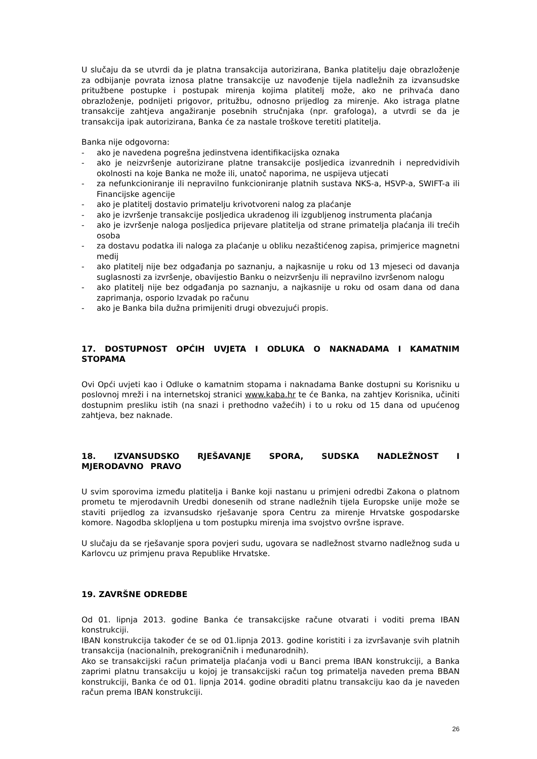U slučaju da se utvrdi da je platna transakcija autorizirana, Banka platitelju daje obrazloženje za odbijanje povrata iznosa platne transakcije uz navođenje tijela nadležnih za izvansudske pritužbene postupke i postupak mirenja kojima platitelj može, ako ne prihvaća dano obrazloženje, podnijeti prigovor, pritužbu, odnosno prijedlog za mirenje. Ako istraga platne transakcije zahtjeva angažiranje posebnih stručnjaka (npr. grafologa), a utvrdi se da je transakcija ipak autorizirana, Banka će za nastale troškove teretiti platitelja.
Banka nije odgovorna:
- ako je navedena pogrešna jedinstvena identifikacijska oznaka
- ako je neizvršenje autorizirane platne transakcije posljedica izvanrednih i nepredvidivih okolnosti na koje Banka ne može ili, unatoč naporima, ne uspijeva utjecati
- za nefunkcioniranje ili nepravilno funkcioniranje platnih sustava NKS-a, HSVP-a, SWIFT-a ili Financijske agencije
- ako je platitelj dostavio primatelju krivotvoreni nalog za plaćanje
- ako je izvršenje transakcije posljedica ukradenog ili izgubljenog instrumenta plaćanja
- ako je izvršenje naloga posljedica prijevare platitelja od strane primatelja plaćanja ili trećih osoba
- za dostavu podatka ili naloga za plaćanje u obliku nezaštićenog zapisa, primjerice magnetni medij
- ako platitelj nije bez odgađanja po saznanju, a najkasnije u roku od 13 mjeseci od davanja suglasnosti za izvršenje, obavijestio Banku o neizvršenju ili nepravilno izvršenom nalogu
- ako platitelj nije bez odgađanja po saznanju, a najkasnije u roku od osam dana od dana zaprimanja, osporio Izvadak po računu
- ako je Banka bila dužna primijeniti drugi obvezujući propis.
17. DOSTUPNOST OPĆIH UVJETA I ODLUKA O NAKNADAMA I KAMATNIM STOPAMA
Ovi Opći uvjeti kao i Odluke o kamatnim stopama i naknadama Banke dostupni su Korisniku u poslovnoj mreži i na internetskoj stranici www.kaba.hr te će Banka, na zahtjev Korisnika, učiniti dostupnim presliku istih (na snazi i prethodno važećih) i to u roku od 15 dana od upućenog zahtjeva, bez naknade.
18. IZVANSUDSKO RJEŠAVANJE SPORA, SUDSKA NADLEŽNOST I MJERODAVNO PRAVO
U svim sporovima između platitelja i Banke koji nastanu u primjeni odredbi Zakona o platnom prometu te mjerodavnih Uredbi donesenih od strane nadležnih tijela Europske unije može se staviti prijedlog za izvansudsko rješavanje spora Centru za mirenje Hrvatske gospodarske komore. Nagodba sklopljena u tom postupku mirenja ima svojstvo ovršne isprave.
U slučaju da se rješavanje spora povjeri sudu, ugovara se nadležnost stvarno nadležnog suda u Karlovcu uz primjenu prava Republike Hrvatske.
19. ZAVRŠNE ODREDBE
Od 01. lipnja 2013. godine Banka će transakcijske račune otvarati i voditi prema IBAN konstrukciji.
IBAN konstrukcija također će se od 01.lipnja 2013. godine koristiti i za izvršavanje svih platnih transakcija (nacionalnih, prekograničnih i međunarodnih).
Ako se transakcijski račun primatelja plaćanja vodi u Banci prema IBAN konstrukciji, a Banka zaprimi platnu transakciju u kojoj je transakcijski račun tog primatelja naveden prema BBAN konstrukciji, Banka će od 01. lipnja 2014. godine obraditi platnu transakciju kao da je naveden račun prema IBAN konstrukciji.
26